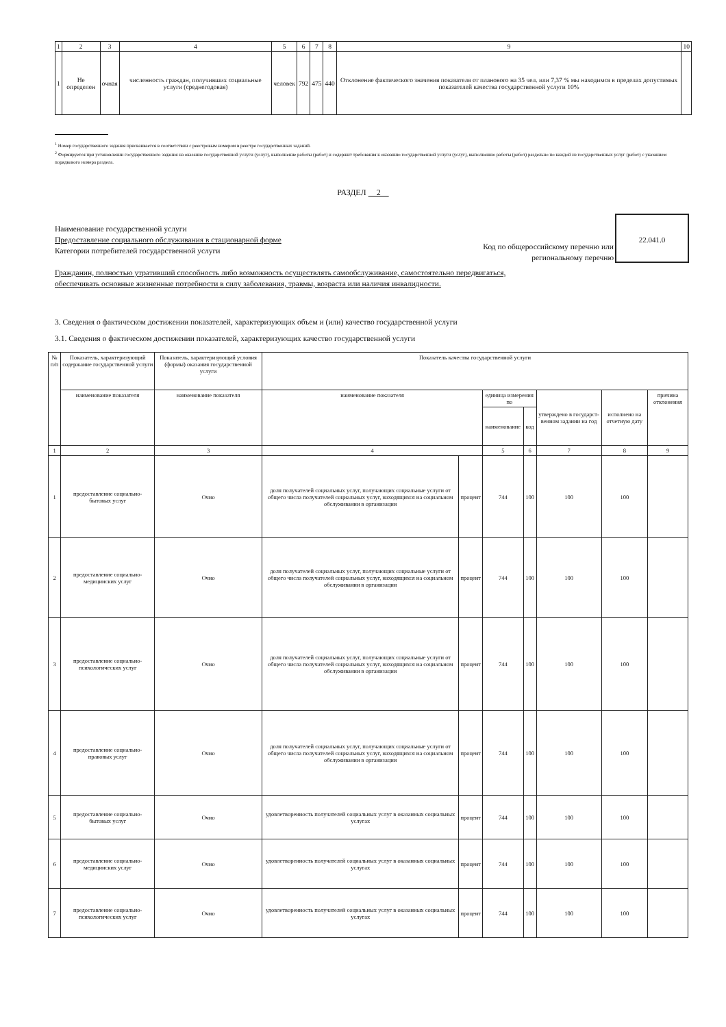| 1 | 2 | 3 | 4 | 5 | 6 | 7 | 8 | 9 | 10 |
| 1 | Не определен | очная | численность граждан, получивших социальные услуги (среднегодовая) | человек | 792 | 475 | 440 | Отклонение фактического значения показателя от планового на 35 чел. или 7,37 % мы находимся в пределах допустимых показателей качества государственной услуги 10% | |
<sup>1</sup> Номер государственного задания присваивается в соответствии с реестровым номером в реестре государственных заданий.
<sup>2</sup> Формируется при установлении государственного задания на оказание государственной услуги (услуг), выполнение работы (работ) и содержит требования к оказанию государственной услуги (услуг), выполнению работы (работ) раздельно по каждой из государственных услуг (работ) с указанием порядкового номера раздела.
РАЗДЕЛ 2
Наименование государственной услуги
Предоставление социального обслуживания в стационарной форме
Категории потребителей государственной услуги
Гражданин, полностью утративший способность либо возможность осуществлять самообслуживание, самостоятельно передвигаться, обеспечивать основные жизненные потребности в силу заболевания, травмы, возраста или наличия инвалидности.
Код по общероссийскому перечню или региональному перечню
22.041.0
3. Сведения о фактическом достижении показателей, характеризующих объем и (или) качество государственной услуги
3.1. Сведения о фактическом достижении показателей, характеризующих качество государственной услуги
| № п/п | Показатель, характеризующий содержание государственной услуги | Показатель, характеризующий условия (формы) оказания государственной услуги | Показатель качества государственной услуги | | | | | | |
| | наименование показателя | наименование показателя | наименование показателя | | единица измерения по | | утверждено в государст-венном задании на год | исполнено на отчетную дату | причина отклонения |
| | | | | | наименование | код | | | |
| 1 | 2 | 3 | 4 | | 5 | 6 | 7 | 8 | 9 |
| 1 | предоставление социально-бытовых услуг | Очно | доля получателей социальных услуг, получающих социальные услуги от общего числа получателей социальных услуг, находящихся на социальном обслуживании в организации | процент | 744 | 100 | 100 | 100 | |
| 2 | предоставление социально-медицинских услуг | Очно | доля получателей социальных услуг, получающих социальные услуги от общего числа получателей социальных услуг, находящихся на социальном обслуживании в организации | процент | 744 | 100 | 100 | 100 | |
| 3 | предоставление социально-психологических услуг | Очно | доля получателей социальных услуг, получающих социальные услуги от общего числа получателей социальных услуг, находящихся на социальном обслуживании в организации | процент | 744 | 100 | 100 | 100 | |
| 4 | предоставление социально-правовых услуг | Очно | доля получателей социальных услуг, получающих социальные услуги от общего числа получателей социальных услуг, находящихся на социальном обслуживании в организации | процент | 744 | 100 | 100 | 100 | |
| 5 | предоставление социально-бытовых услуг | Очно | удовлетворенность получателей социальных услуг в оказанных социальных услугах | процент | 744 | 100 | 100 | 100 | |
| 6 | предоставление социально-медицинских услуг | Очно | удовлетворенность получателей социальных услуг в оказанных социальных услугах | процент | 744 | 100 | 100 | 100 | |
| 7 | предоставление социально-психологических услуг | Очно | удовлетворенность получателей социальных услуг в оказанных социальных услугах | процент | 744 | 100 | 100 | 100 | |